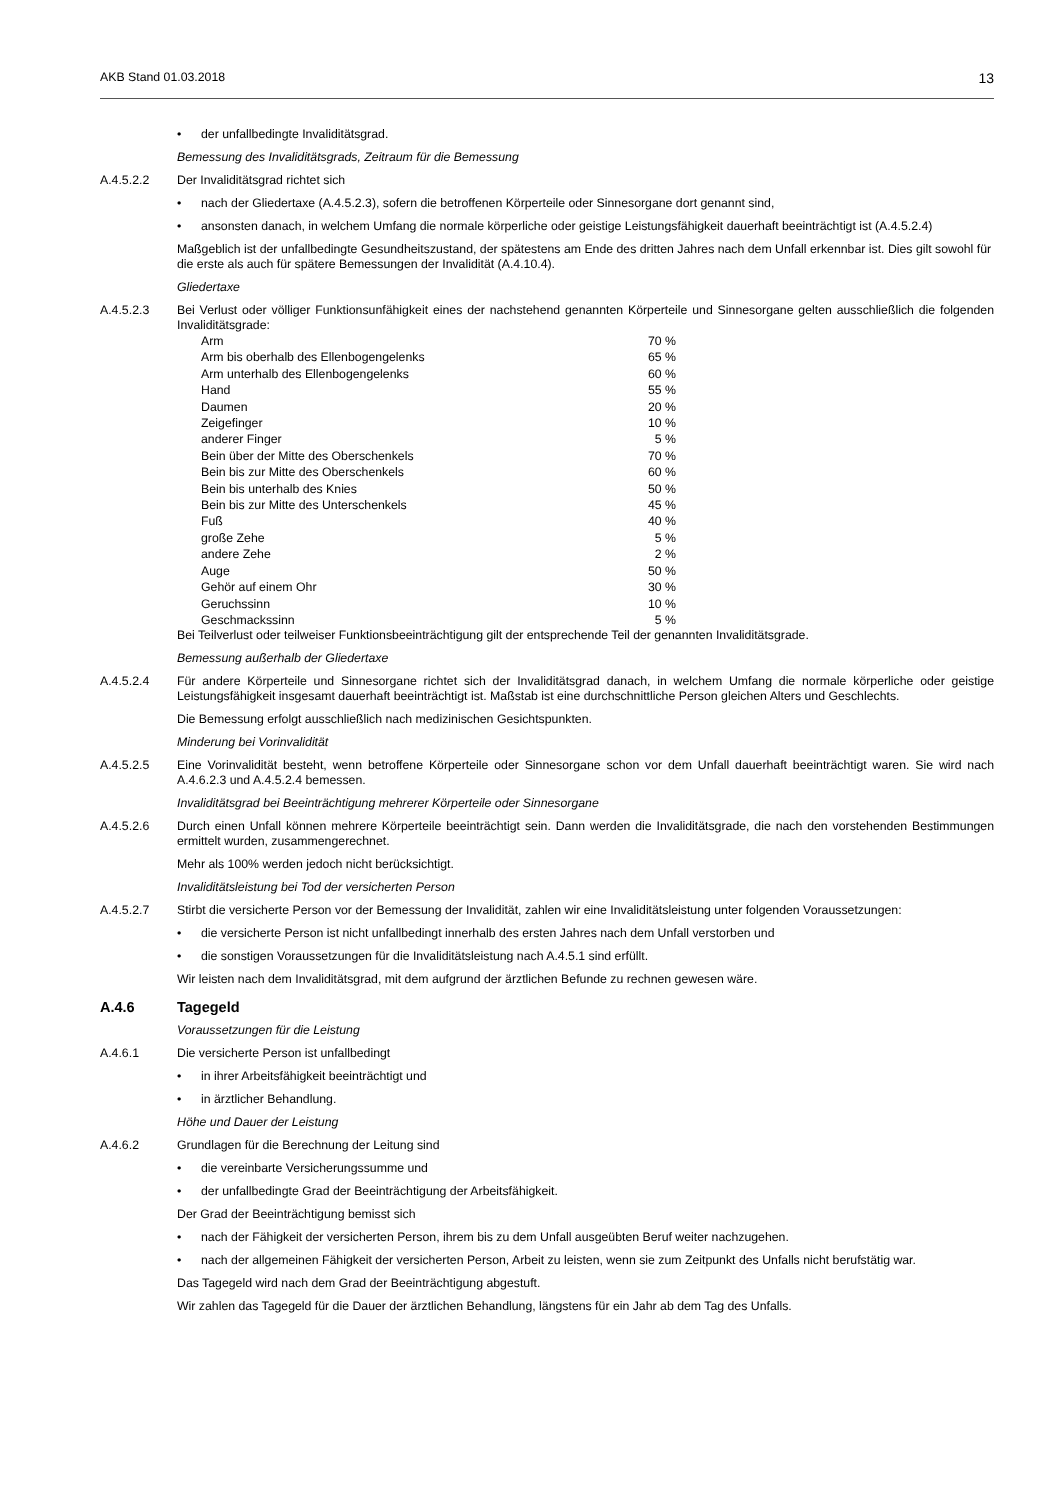AKB Stand 01.03.2018 13
• der unfallbedingte Invaliditätsgrad.
Bemessung des Invaliditätsgrads, Zeitraum für die Bemessung
A.4.5.2.2 Der Invaliditätsgrad richtet sich
• nach der Gliedertaxe (A.4.5.2.3), sofern die betroffenen Körperteile oder Sinnesorgane dort genannt sind,
• ansonsten danach, in welchem Umfang die normale körperliche oder geistige Leistungsfähigkeit dauerhaft beeinträchtigt ist (A.4.5.2.4)
Maßgeblich ist der unfallbedingte Gesundheitszustand, der spätestens am Ende des dritten Jahres nach dem Unfall erkennbar ist. Dies gilt sowohl für die erste als auch für spätere Bemessungen der Invalidität (A.4.10.4).
Gliedertaxe
A.4.5.2.3 Bei Verlust oder völliger Funktionsunfähigkeit eines der nachstehend genannten Körperteile und Sinnesorgane gelten ausschließlich die folgenden Invaliditätsgrade:
| Arm | 70 % |
| Arm bis oberhalb des Ellenbogengelenks | 65 % |
| Arm unterhalb des Ellenbogengelenks | 60 % |
| Hand | 55 % |
| Daumen | 20 % |
| Zeigefinger | 10 % |
| anderer Finger | 5 % |
| Bein über der Mitte des Oberschenkels | 70 % |
| Bein bis zur Mitte des Oberschenkels | 60 % |
| Bein bis unterhalb des Knies | 50 % |
| Bein bis zur Mitte des Unterschenkels | 45 % |
| Fuß | 40 % |
| große Zehe | 5 % |
| andere Zehe | 2 % |
| Auge | 50 % |
| Gehör auf einem Ohr | 30 % |
| Geruchssinn | 10 % |
| Geschmackssinn | 5 % |
Bei Teilverlust oder teilweiser Funktionsbeeinträchtigung gilt der entsprechende Teil der genannten Invaliditätsgrade.
Bemessung außerhalb der Gliedertaxe
A.4.5.2.4 Für andere Körperteile und Sinnesorgane richtet sich der Invaliditätsgrad danach, in welchem Umfang die normale körperliche oder geistige Leistungsfähigkeit insgesamt dauerhaft beeinträchtigt ist. Maßstab ist eine durchschnittliche Person gleichen Alters und Geschlechts.
Die Bemessung erfolgt ausschließlich nach medizinischen Gesichtspunkten.
Minderung bei Vorinvalidität
A.4.5.2.5 Eine Vorinvalidität besteht, wenn betroffene Körperteile oder Sinnesorgane schon vor dem Unfall dauerhaft beeinträchtigt waren. Sie wird nach A.4.6.2.3 und A.4.5.2.4 bemessen.
Invaliditätsgrad bei Beeinträchtigung mehrerer Körperteile oder Sinnesorgane
A.4.5.2.6 Durch einen Unfall können mehrere Körperteile beeinträchtigt sein. Dann werden die Invaliditätsgrade, die nach den vorstehenden Bestimmungen ermittelt wurden, zusammengerechnet.
Mehr als 100% werden jedoch nicht berücksichtigt.
Invaliditätsleistung bei Tod der versicherten Person
A.4.5.2.7 Stirbt die versicherte Person vor der Bemessung der Invalidität, zahlen wir eine Invaliditätsleistung unter folgenden Voraussetzungen:
• die versicherte Person ist nicht unfallbedingt innerhalb des ersten Jahres nach dem Unfall verstorben und
• die sonstigen Voraussetzungen für die Invaliditätsleistung nach A.4.5.1 sind erfüllt.
Wir leisten nach dem Invaliditätsgrad, mit dem aufgrund der ärztlichen Befunde zu rechnen gewesen wäre.
A.4.6 Tagegeld
Voraussetzungen für die Leistung
A.4.6.1 Die versicherte Person ist unfallbedingt
• in ihrer Arbeitsfähigkeit beeinträchtigt und
• in ärztlicher Behandlung.
Höhe und Dauer der Leistung
A.4.6.2 Grundlagen für die Berechnung der Leitung sind
• die vereinbarte Versicherungssumme und
• der unfallbedingte Grad der Beeinträchtigung der Arbeitsfähigkeit.
Der Grad der Beeinträchtigung bemisst sich
• nach der Fähigkeit der versicherten Person, ihrem bis zu dem Unfall ausgeübten Beruf weiter nachzugehen.
• nach der allgemeinen Fähigkeit der versicherten Person, Arbeit zu leisten, wenn sie zum Zeitpunkt des Unfalls nicht berufstätig war.
Das Tagegeld wird nach dem Grad der Beeinträchtigung abgestuft.
Wir zahlen das Tagegeld für die Dauer der ärztlichen Behandlung, längstens für ein Jahr ab dem Tag des Unfalls.